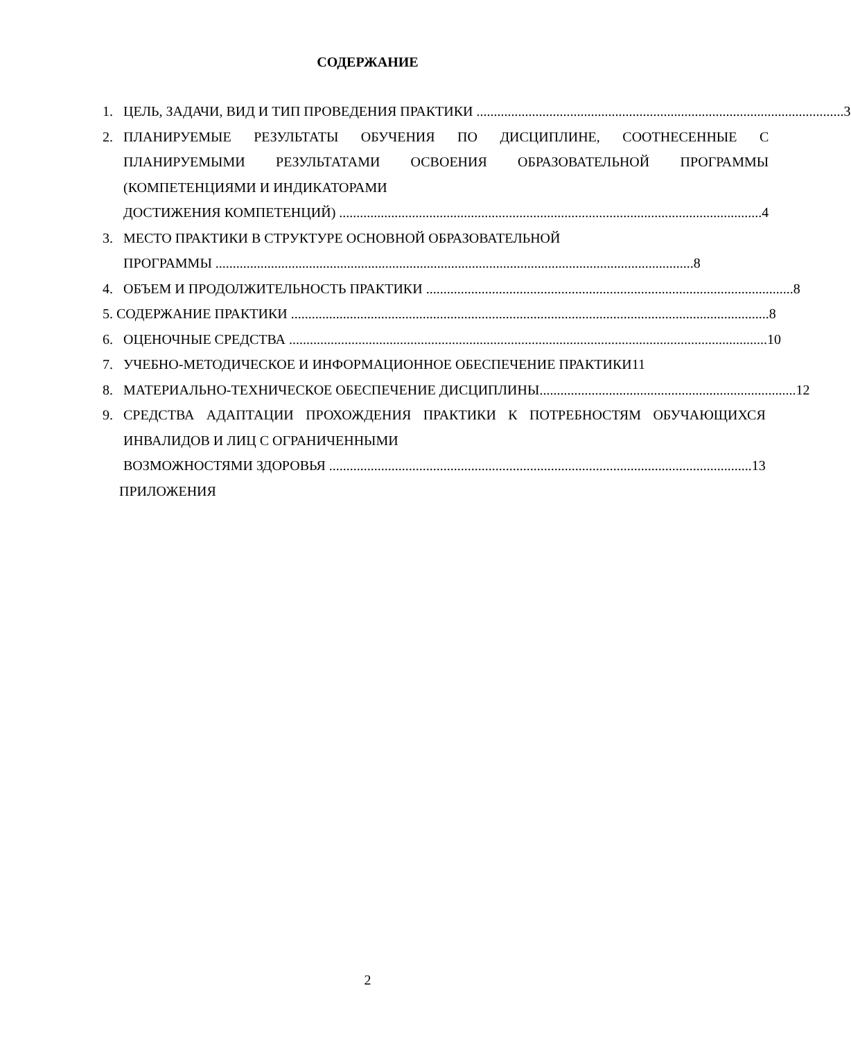СОДЕРЖАНИЕ
1. ЦЕЛЬ, ЗАДАЧИ, ВИД И ТИП ПРОВЕДЕНИЯ ПРАКТИКИ .......................................................................................................... 3
2. ПЛАНИРУЕМЫЕ РЕЗУЛЬТАТЫ ОБУЧЕНИЯ ПО ДИСЦИПЛИНЕ, СООТНЕСЕННЫЕ С ПЛАНИРУЕМЫМИ РЕЗУЛЬТАТАМИ ОСВОЕНИЯ ОБРАЗОВАТЕЛЬНОЙ ПРОГРАММЫ (КОМПЕТЕНЦИЯМИ И ИНДИКАТОРАМИ
ДОСТИЖЕНИЯ КОМПЕТЕНЦИЙ) .......................................................................................................................... 4
3. МЕСТО ПРАКТИКИ В СТРУКТУРЕ ОСНОВНОЙ ОБРАЗОВАТЕЛЬНОЙ
ПРОГРАММЫ .......................................................................................................................................... 8
4. ОБЪЕМ И ПРОДОЛЖИТЕЛЬНОСТЬ ПРАКТИКИ .......................................................................................................... 8
5. СОДЕРЖАНИЕ ПРАКТИКИ .......................................................................................................................................... 8
6. ОЦЕНОЧНЫЕ СРЕДСТВА .......................................................................................................................................... 10
7. УЧЕБНО-МЕТОДИЧЕСКОЕ И ИНФОРМАЦИОННОЕ ОБЕСПЕЧЕНИЕ ПРАКТИКИ 11
8. МАТЕРИАЛЬНО-ТЕХНИЧЕСКОЕ ОБЕСПЕЧЕНИЕ ДИСЦИПЛИНЫ.......................................................................... 12
9. СРЕДСТВА АДАПТАЦИИ ПРОХОЖДЕНИЯ ПРАКТИКИ К ПОТРЕБНОСТЯМ ОБУЧАЮЩИХСЯ ИНВАЛИДОВ И ЛИЦ С ОГРАНИЧЕННЫМИ
ВОЗМОЖНОСТЯМИ ЗДОРОВЬЯ .......................................................................................................................... 13
ПРИЛОЖЕНИЯ
2